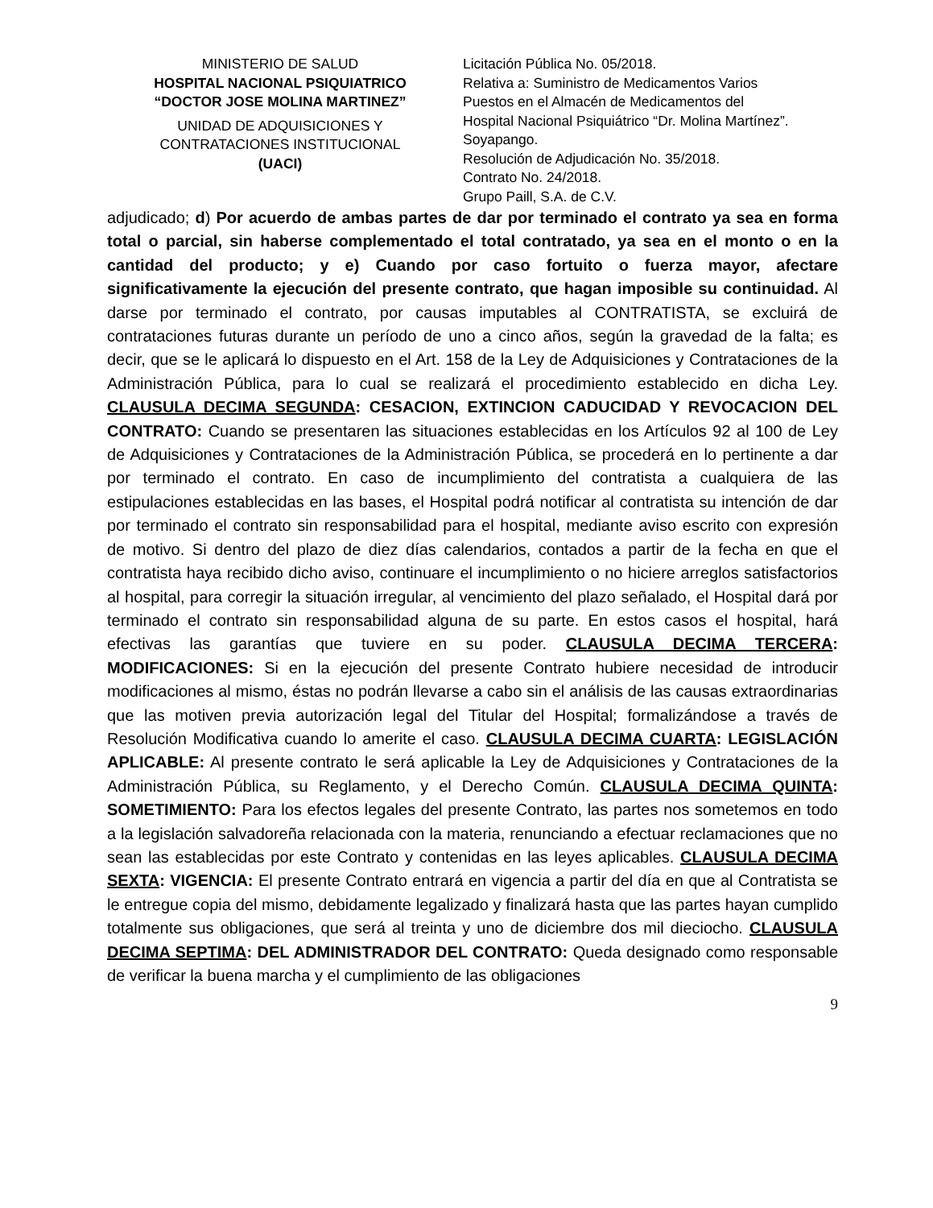MINISTERIO DE SALUD
HOSPITAL NACIONAL PSIQUIATRICO
“DOCTOR JOSE MOLINA MARTINEZ”
UNIDAD DE ADQUISICIONES Y
CONTRATACIONES INSTITUCIONAL
(UACI)
Licitación Pública No. 05/2018.
Relativa a: Suministro de Medicamentos Varios
Puestos en el Almacén de Medicamentos del
Hospital Nacional Psiquiátrico “Dr. Molina Martínez”.
Soyapango.
Resolución de Adjudicación No. 35/2018.
Contrato No. 24/2018.
Grupo Paill, S.A. de C.V.
adjudicado; d) Por acuerdo de ambas partes de dar por terminado el contrato ya sea en forma total o parcial, sin haberse complementado el total contratado, ya sea en el monto o en la cantidad del producto; y e) Cuando por caso fortuito o fuerza mayor, afectare significativamente la ejecución del presente contrato, que hagan imposible su continuidad. Al darse por terminado el contrato, por causas imputables al CONTRATISTA, se excluirá de contrataciones futuras durante un período de uno a cinco años, según la gravedad de la falta; es decir, que se le aplicará lo dispuesto en el Art. 158 de la Ley de Adquisiciones y Contrataciones de la Administración Pública, para lo cual se realizará el procedimiento establecido en dicha Ley. CLAUSULA DECIMA SEGUNDA: CESACION, EXTINCION CADUCIDAD Y REVOCACION DEL CONTRATO: Cuando se presentaren las situaciones establecidas en los Artículos 92 al 100 de Ley de Adquisiciones y Contrataciones de la Administración Pública, se procederá en lo pertinente a dar por terminado el contrato. En caso de incumplimiento del contratista a cualquiera de las estipulaciones establecidas en las bases, el Hospital podrá notificar al contratista su intención de dar por terminado el contrato sin responsabilidad para el hospital, mediante aviso escrito con expresión de motivo. Si dentro del plazo de diez días calendarios, contados a partir de la fecha en que el contratista haya recibido dicho aviso, continuare el incumplimiento o no hiciere arreglos satisfactorios al hospital, para corregir la situación irregular, al vencimiento del plazo señalado, el Hospital dará por terminado el contrato sin responsabilidad alguna de su parte. En estos casos el hospital, hará efectivas las garantías que tuviere en su poder. CLAUSULA DECIMA TERCERA: MODIFICACIONES: Si en la ejecución del presente Contrato hubiere necesidad de introducir modificaciones al mismo, éstas no podrán llevarse a cabo sin el análisis de las causas extraordinarias que las motiven previa autorización legal del Titular del Hospital; formalizándose a través de Resolución Modificativa cuando lo amerite el caso. CLAUSULA DECIMA CUARTA: LEGISLACIÓN APLICABLE: Al presente contrato le será aplicable la Ley de Adquisiciones y Contrataciones de la Administración Pública, su Reglamento, y el Derecho Común. CLAUSULA DECIMA QUINTA: SOMETIMIENTO: Para los efectos legales del presente Contrato, las partes nos sometemos en todo a la legislación salvadoreña relacionada con la materia, renunciando a efectuar reclamaciones que no sean las establecidas por este Contrato y contenidas en las leyes aplicables. CLAUSULA DECIMA SEXTA: VIGENCIA: El presente Contrato entrará en vigencia a partir del día en que al Contratista se le entregue copia del mismo, debidamente legalizado y finalizará hasta que las partes hayan cumplido totalmente sus obligaciones, que será al treinta y uno de diciembre dos mil dieciocho. CLAUSULA DECIMA SEPTIMA: DEL ADMINISTRADOR DEL CONTRATO: Queda designado como responsable de verificar la buena marcha y el cumplimiento de las obligaciones
9